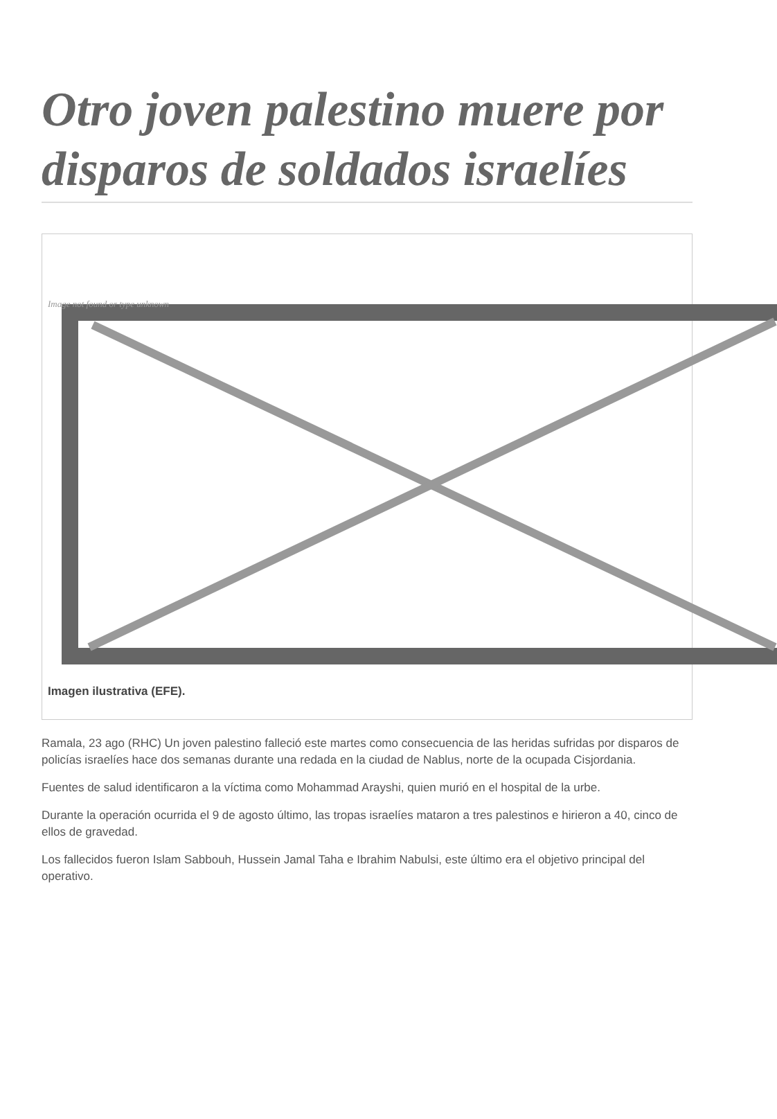Otro joven palestino muere por disparos de soldados israelíes
Image not found or type unknown
Imagen ilustrativa (EFE).
Ramala, 23 ago (RHC) Un joven palestino falleció este martes como consecuencia de las heridas sufridas por disparos de policías israelíes hace dos semanas durante una redada en la ciudad de Nablus, norte de la ocupada Cisjordania.
Fuentes de salud identificaron a la víctima como Mohammad Arayshi, quien murió en el hospital de la urbe.
Durante la operación ocurrida el 9 de agosto último, las tropas israelíes mataron a tres palestinos e hirieron a 40, cinco de ellos de gravedad.
Los fallecidos fueron Islam Sabbouh, Hussein Jamal Taha e Ibrahim Nabulsi, este último era el objetivo principal del operativo.